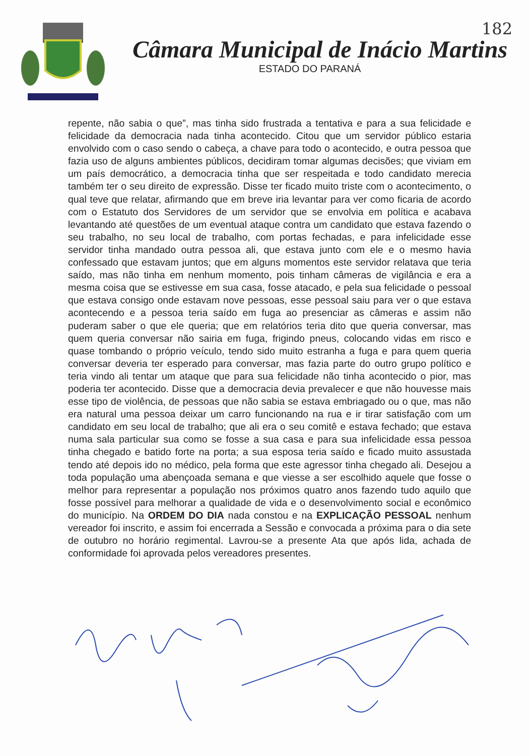182
Câmara Municipal de Inácio Martins
ESTADO DO PARANÁ
repente, não sabia o que”, mas tinha sido frustrada a tentativa e para a sua felicidade e felicidade da democracia nada tinha acontecido. Citou que um servidor público estaria envolvido com o caso sendo o cabeça, a chave para todo o acontecido, e outra pessoa que fazia uso de alguns ambientes públicos, decidiram tomar algumas decisões; que viviam em um país democrático, a democracia tinha que ser respeitada e todo candidato merecia também ter o seu direito de expressão. Disse ter ficado muito triste com o acontecimento, o qual teve que relatar, afirmando que em breve iria levantar para ver como ficaria de acordo com o Estatuto dos Servidores de um servidor que se envolvia em política e acabava levantando até questões de um eventual ataque contra um candidato que estava fazendo o seu trabalho, no seu local de trabalho, com portas fechadas, e para infelicidade esse servidor tinha mandado outra pessoa ali, que estava junto com ele e o mesmo havia confessado que estavam juntos; que em alguns momentos este servidor relatava que teria saído, mas não tinha em nenhum momento, pois tinham câmeras de vigilância e era a mesma coisa que se estivesse em sua casa, fosse atacado, e pela sua felicidade o pessoal que estava consigo onde estavam nove pessoas, esse pessoal saiu para ver o que estava acontecendo e a pessoa teria saído em fuga ao presenciar as câmeras e assim não puderam saber o que ele queria; que em relatórios teria dito que queria conversar, mas quem queria conversar não sairia em fuga, frigindo pneus, colocando vidas em risco e quase tombando o próprio veículo, tendo sido muito estranha a fuga e para quem queria conversar deveria ter esperado para conversar, mas fazia parte do outro grupo político e teria vindo ali tentar um ataque que para sua felicidade não tinha acontecido o pior, mas poderia ter acontecido. Disse que a democracia devia prevalecer e que não houvesse mais esse tipo de violência, de pessoas que não sabia se estava embriagado ou o que, mas não era natural uma pessoa deixar um carro funcionando na rua e ir tirar satisfação com um candidato em seu local de trabalho; que ali era o seu comitê e estava fechado; que estava numa sala particular sua como se fosse a sua casa e para sua infelicidade essa pessoa tinha chegado e batido forte na porta; a sua esposa teria saído e ficado muito assustada tendo até depois ido no médico, pela forma que este agressor tinha chegado ali. Desejou a toda população uma abençoada semana e que viesse a ser escolhido aquele que fosse o melhor para representar a população nos próximos quatro anos fazendo tudo aquilo que fosse possível para melhorar a qualidade de vida e o desenvolvimento social e econômico do município. Na ORDEM DO DIA nada constou e na EXPLICAÇÃO PESSOAL nenhum vereador foi inscrito, e assim foi encerrada a Sessão e convocada a próxima para o dia sete de outubro no horário regimental. Lavrou-se a presente Ata que após lida, achada de conformidade foi aprovada pelos vereadores presentes.